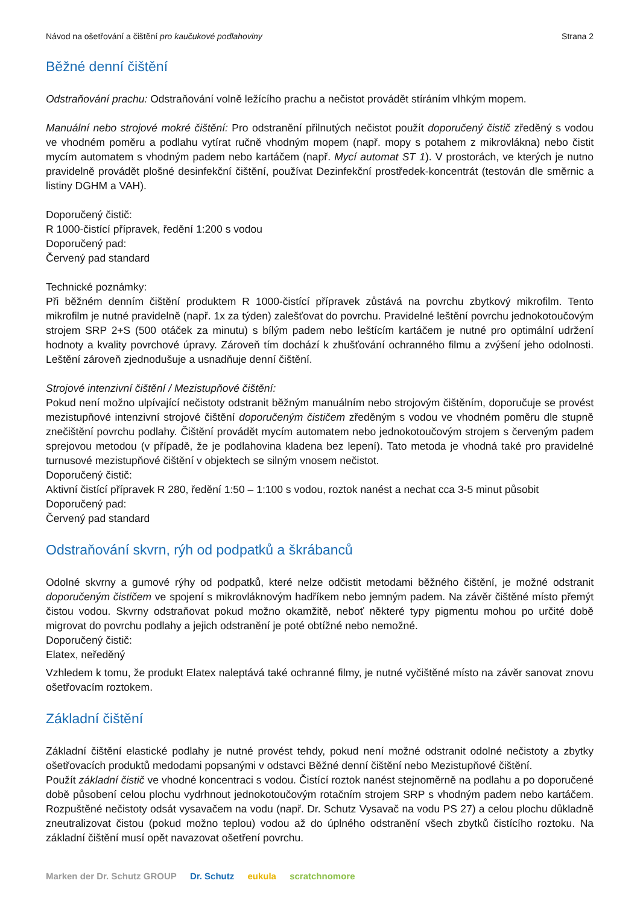Návod na ošetřování a čištění pro kaučukové podlahoviny Strana 2
Běžné denní čištění
Odstraňování prachu: Odstraňování volně ležícího prachu a nečistot provádět stíráním vlhkým mopem.
Manuální nebo strojové mokré čištění: Pro odstranění přilnutých nečistot použít doporučený čistič zředěný s vodou ve vhodném poměru a podlahu vytírat ručně vhodným mopem (např. mopy s potahem z mikrovlákna) nebo čistit mycím automatem s vhodným padem nebo kartáčem (např. Mycí automat ST 1). V prostorách, ve kterých je nutno pravidelně provádět plošné desinfekční čištění, používat Dezinfekční prostředek-koncentrát (testován dle směrnic a listiny DGHM a VAH).
Doporučený čistič:
R 1000-čistící přípravek, ředění 1:200 s vodou
Doporučený pad:
Červený pad standard
Technické poznámky:
Při běžném denním čištění produktem R 1000-čistící přípravek zůstává na povrchu zbytkový mikrofilm. Tento mikrofilm je nutné pravidelně (např. 1x za týden) zalešťovat do povrchu. Pravidelné leštění povrchu jednokotoučovým strojem SRP 2+S (500 otáček za minutu) s bílým padem nebo leštícím kartáčem je nutné pro optimální udržení hodnoty a kvality povrchové úpravy. Zároveň tím dochází k zhušťování ochranného filmu a zvýšení jeho odolnosti. Leštění zároveň zjednodušuje a usnadňuje denní čištění.
Strojové intenzivní čištění / Mezistupňové čištění:
Pokud není možno ulpívající nečistoty odstranit běžným manuálním nebo strojovým čištěním, doporučuje se provést mezistupňové intenzivní strojové čištění doporučeným čističem zředěným s vodou ve vhodném poměru dle stupně znečištění povrchu podlahy. Čištění provádět mycím automatem nebo jednokotoučovým strojem s červeným padem sprejovou metodou (v případě, že je podlahovina kladena bez lepení). Tato metoda je vhodná také pro pravidelné turnusové mezistupňové čištění v objektech se silným vnosem nečistot.
Doporučený čistič:
Aktivní čistící přípravek R 280, ředění 1:50 – 1:100 s vodou, roztok nanést a nechat cca 3-5 minut působit
Doporučený pad:
Červený pad standard
Odstraňování skvrn, rýh od podpatků a škrábanců
Odolné skvrny a gumové rýhy od podpatků, které nelze odčistit metodami běžného čištění, je možné odstranit doporučeným čističem ve spojení s mikrovláknovým hadříkem nebo jemným padem. Na závěr čištěné místo přemýt čistou vodou. Skvrny odstraňovat pokud možno okamžitě, neboť některé typy pigmentu mohou po určité době migrovat do povrchu podlahy a jejich odstranění je poté obtížné nebo nemožné.
Doporučený čistič:
Elatex, neředěný
Vzhledem k tomu, že produkt Elatex naleptává také ochranné filmy, je nutné vyčištěné místo na závěr sanovat znovu ošetřovacím roztokem.
Základní čištění
Základní čištění elastické podlahy je nutné provést tehdy, pokud není možné odstranit odolné nečistoty a zbytky ošetřovacích produktů medodami popsanými v odstavci Běžné denní čištění nebo Mezistupňové čištění.
Použít základní čistič ve vhodné koncentraci s vodou. Čistící roztok nanést stejnoměrně na podlahu a po doporučené době působení celou plochu vydrhnout jednokotoučovým rotačním strojem SRP s vhodným padem nebo kartáčem. Rozpuštěné nečistoty odsát vysavačem na vodu (např. Dr. Schutz Vysavač na vodu PS 27) a celou plochu důkladně zneutralizovat čistou (pokud možno teplou) vodou až do úplného odstranění všech zbytků čistícího roztoku. Na základní čištění musí opět navazovat ošetření povrchu.
Marken der Dr. Schutz GROUP Dr. Schutz eukula scratchnomore